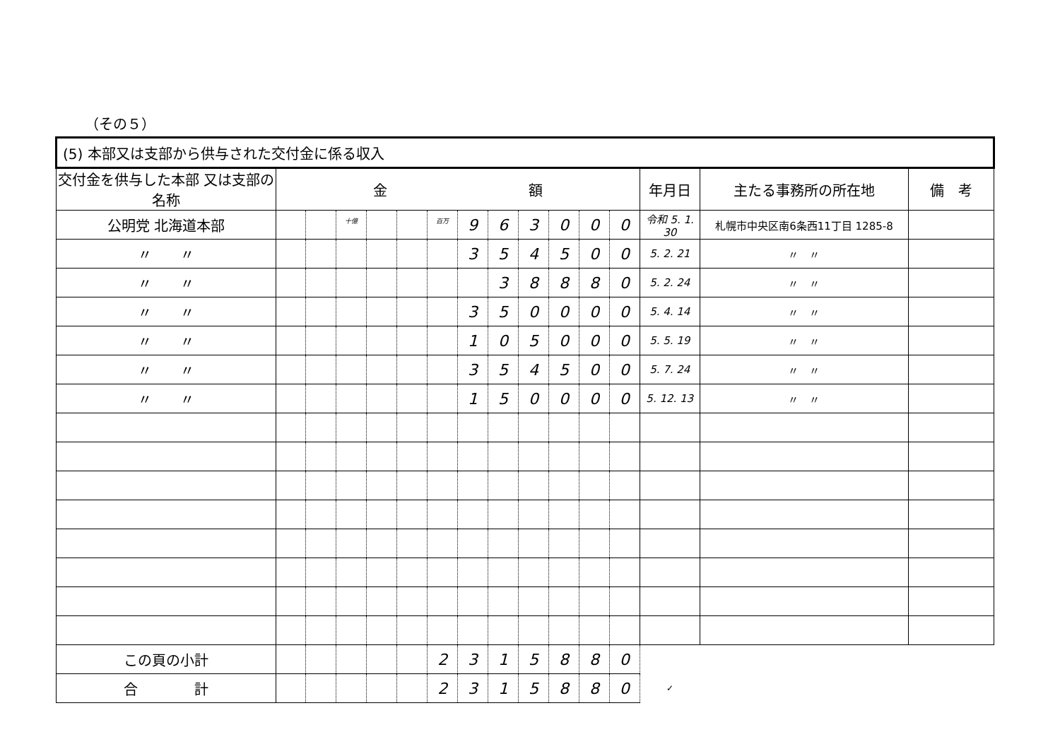（その５）
| (5) 本部又は支部から供与された交付金に係る収入 | | | | | | | | | | | | | | | |
| 交付金を供与した本部 又は支部の名称 | 金 額 | | | | | | | | | | | | 年月日 | 主たる事務所の所在地 | 備 考 |
| 公明党 北海道本部 | | | 十億 | | | 百万 | 9 | 6 | 3 | 0 | 0 | 0 | 令和 5. 1. 30 | 札幌市中央区南6条西11丁目 1285-8 | |
| 〃 〃 | | | | | | | 3 | 5 | 4 | 5 | 0 | 0 | 5. 2. 21 | 〃 〃 | |
| 〃 〃 | | | | | | | | 3 | 8 | 8 | 8 | 0 | 5. 2. 24 | 〃 〃 | |
| 〃 〃 | | | | | | | 3 | 5 | 0 | 0 | 0 | 0 | 5. 4. 14 | 〃 〃 | |
| 〃 〃 | | | | | | | 1 | 0 | 5 | 0 | 0 | 0 | 5. 5. 19 | 〃 〃 | |
| 〃 〃 | | | | | | | 3 | 5 | 4 | 5 | 0 | 0 | 5. 7. 24 | 〃 〃 | |
| 〃 〃 | | | | | | | 1 | 5 | 0 | 0 | 0 | 0 | 5. 12. 13 | 〃 〃 | |
| この頁の小計 | | | | | | 2 | 3 | 1 | 5 | 8 | 8 | 0 | | | |
| 合 計 | | | | | | 2 | 3 | 1 | 5 | 8 | 8 | 0 | ✓ | | |